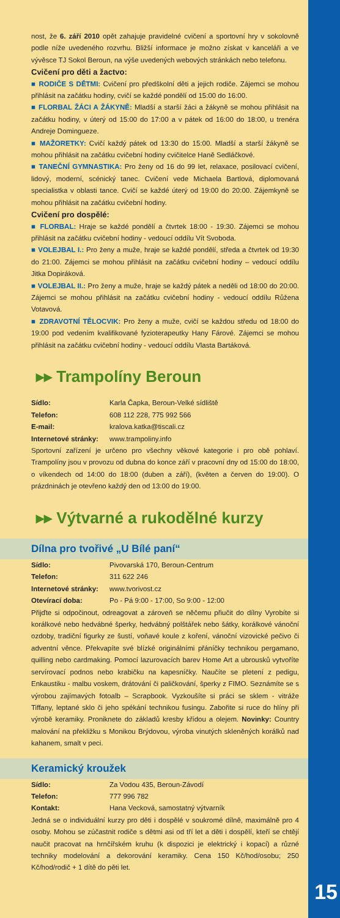15
nost, že 6. září 2010 opět zahajuje pravidelné cvičení a sportovní hry v sokolovně podle níže uvedeného rozvrhu. Bližší informace je možno získat v kanceláři a ve vývěsce TJ Sokol Beroun, na výše uvedených webových stránkách nebo telefonu.
Cvičení pro děti a žactvo:
■ RODIČE S DĚTMI: Cvičení pro předškolní děti a jejich rodiče. Zájemci se mohou přihlásit na začátku hodiny, cvičí se každé pondělí od 15:00 do 16:00.
■ FLORBAL ŽÁCI A ŽÁKYNĚ: Mladší a starší žáci a žákyně se mohou přihlásit na začátku hodiny, v úterý od 15:00 do 17:00 a v pátek od 16:00 do 18:00, u trenéra Andreje Domingueze.
■ MAŽORETKY: Cvičí každý pátek od 13:30 do 15:00. Mladší a starší žákyně se mohou přihlásit na začátku cvičební hodiny cvičitelce Haně Sedláčkové.
■ TANEČNÍ GYMNASTIKA: Pro ženy od 16 do 99 let, relaxace, posilovací cvičení, lidový, moderní, scénický tanec. Cvičení vede Michaela Bartlová, diplomovaná specialistka v oblasti tance. Cvičí se každé úterý od 19:00 do 20:00. Zájemkyně se mohou přihlásit na začátku cvičební hodiny.
Cvičení pro dospělé:
■ FLORBAL: Hraje se každé pondělí a čtvrtek 18:00 - 19:30. Zájemci se mohou přihlásit na začátku cvičební hodiny - vedoucí oddílu Vít Svoboda.
■ VOLEJBAL I.: Pro ženy a muže, hraje se každé pondělí, středa a čtvrtek od 19:30 do 21:00. Zájemci se mohou přihlásit na začátku cvičební hodiny – vedoucí oddílu Jitka Dopiráková.
■ VOLEJBAL II.: Pro ženy a muže, hraje se každý pátek a neděli od 18:00 do 20:00. Zájemci se mohou přihlásit na začátku cvičební hodiny - vedoucí oddílu Růžena Votavová.
■ ZDRAVOTNÍ TĚLOCVIK: Pro ženy a muže, cvičí se každou středu od 18:00 do 19:00 pod vedením kvalifikované fyzioterapeutky Hany Fárové. Zájemci se mohou přihlásit na začátku cvičební hodiny - vedoucí oddílu Vlasta Bartáková.
▸▸ Trampolíny Beroun
Sídlo: Karla Čapka, Beroun-Velké sídliště
Telefon: 608 112 228, 775 992 566
E-mail: kralova.katka@tiscali.cz
Internetové stránky: www.trampoliny.info
Sportovní zařízení je určeno pro všechny věkové kategorie i pro obě pohlaví. Trampolíny jsou v provozu od dubna do konce září v pracovní dny od 15:00 do 18:00, o víkendech od 14:00 do 18:00 (duben a září), (květen a červen do 19:00). O prázdninách je otevřeno každý den od 13:00 do 19:00.
▸▸ Výtvarné a rukodělné kurzy
Dílna pro tvořivé „U Bílé paní“
Sídlo: Pivovarská 170, Beroun-Centrum
Telefon: 311 622 246
Internetové stránky: www.tvorivost.cz
Otevírací doba: Po - Pá 9:00 - 17:00, So 9:00 - 12:00
Přijďte si odpočinout, odreagovat a zároveň se něčemu přiučit do dílny Vyrobíte si korálkové nebo hedvábné šperky, hedvábný polštářek nebo šátky, korálkové vánoční ozdoby, tradiční figurky ze šustí, voňavé koule z koření, vánoční vizovické pečivo či adventní věnce. Překvapíte své blízké originálními přáníčky technikou pergamano, quilling nebo cardmaking. Pomocí lazurovacích barev Home Art a ubrousků vytvoříte servírovací podnos nebo krabičku na kapesníčky. Naučíte se pletení z pedigu, Enkaustiku - malbu voskem, drátování či paličkování, šperky z FIMO. Seznámíte se s výrobou zajímavých fotoalb – Scrapbook. Vyzkoušíte si práci se sklem - vitráže Tiffany, leptané sklo či jeho spékání technikou fusingu. Zabořite si ruce do hlíny při výrobě keramiky. Proniknete do základů kresby křídou a olejem. Novinky: Country malování na překližku s Monikou Brýdovou, výroba vinutých skleněných korálků nad kahanem, smalt v peci.
Keramický kroužek
Sídlo: Za Vodou 435, Beroun-Závodí
Telefon: 777 996 782
Kontakt: Hana Vecková, samostatný výtvarník
Jedná se o individuální kurzy pro děti i dospělé v soukromé dílně, maximálně pro 4 osoby. Mohou se zúčastnit rodiče s dětmi asi od tří let a děti i dospělí, kteří se chtějí naučit pracovat na hrnčířském kruhu (k dispozici je elektrický i kopací) a různé techniky modelování a dekorování keramiky. Cena 150 Kč/hod/osobu; 250 Kč/hod/rodič + 1 dítě do pěti let.